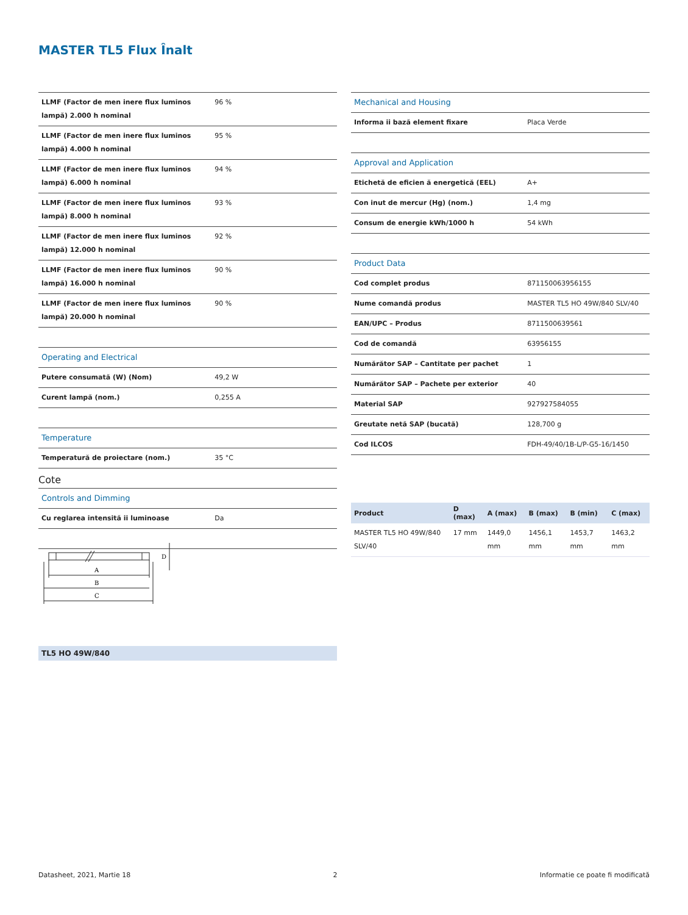MASTER TL5 Flux Înalt
| LLMF (Factor de men inere flux luminos lampă) 2.000 h nominal | 96 % |
| LLMF (Factor de men inere flux luminos lampă) 4.000 h nominal | 95 % |
| LLMF (Factor de men inere flux luminos lampă) 6.000 h nominal | 94 % |
| LLMF (Factor de men inere flux luminos lampă) 8.000 h nominal | 93 % |
| LLMF (Factor de men inere flux luminos lampă) 12.000 h nominal | 92 % |
| LLMF (Factor de men inere flux luminos lampă) 16.000 h nominal | 90 % |
| LLMF (Factor de men inere flux luminos lampă) 20.000 h nominal | 90 % |
| Operating and Electrical | |
| Putere consumată (W) (Nom) | 49,2 W |
| Curent lampă (nom.) | 0,255 A |
| Temperature | |
| Temperatură de proiectare (nom.) | 35 °C |
| Controls and Dimming | |
| Cu reglarea intensită ii luminoase | Da |
| Mechanical and Housing | |
| Informa ii bază element fixare | Placa Verde |
| Approval and Application | |
| Etichetă de eficien ă energetică (EEL) | A+ |
| Con inut de mercur (Hg) (nom.) | 1,4 mg |
| Consum de energie kWh/1000 h | 54 kWh |
| Product Data | |
| Cod complet produs | 871150063956155 |
| Nume comandă produs | MASTER TL5 HO 49W/840 SLV/40 |
| EAN/UPC – Produs | 8711500639561 |
| Cod de comandă | 63956155 |
| Numărător SAP – Cantitate per pachet | 1 |
| Numărător SAP – Pachete per exterior | 40 |
| Material SAP | 927927584055 |
| Greutate netă SAP (bucată) | 128,700 g |
| Cod ILCOS | FDH-49/40/1B-L/P-G5-16/1450 |
Cote
A
B
C
D
| Product | D (max) | A (max) | B (max) | B (min) | C (max) |
| --- | --- | --- | --- | --- | --- |
| MASTER TL5 HO 49W/840 SLV/40 | 17 mm | 1449,0 mm | 1456,1 mm | 1453,7 mm | 1463,2 mm |
TL5 HO 49W/840
Datasheet, 2021, Martie 18 2 Informatie ce poate fi modificată